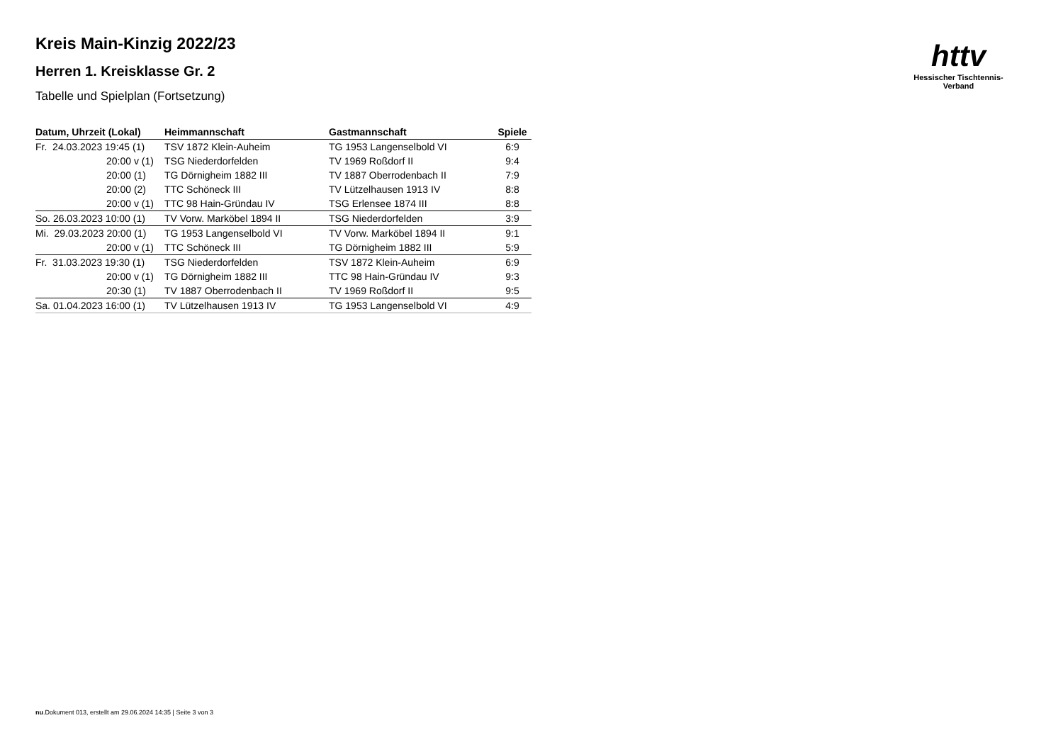httv
Hessischer Tischtennis-Verband
Kreis Main-Kinzig 2022/23
Herren 1. Kreisklasse Gr. 2
Tabelle und Spielplan (Fortsetzung)
| Datum, Uhrzeit (Lokal) | Heimmannschaft | Gastmannschaft | Spiele |
| --- | --- | --- | --- |
| Fr. 24.03.2023 19:45 (1) | TSV 1872 Klein-Auheim | TG 1953 Langenselbold VI | 6:9 |
| 20:00 v (1) | TSG Niederdorfelden | TV 1969 Roßdorf II | 9:4 |
| 20:00 (1) | TG Dörnigheim 1882 III | TV 1887 Oberrodenbach II | 7:9 |
| 20:00 (2) | TTC Schöneck III | TV Lützelhausen 1913 IV | 8:8 |
| 20:00 v (1) | TTC 98 Hain-Gründau IV | TSG Erlensee 1874 III | 8:8 |
| So. 26.03.2023 10:00 (1) | TV Vorw. Marköbel 1894 II | TSG Niederdorfelden | 3:9 |
| Mi. 29.03.2023 20:00 (1) | TG 1953 Langenselbold VI | TV Vorw. Marköbel 1894 II | 9:1 |
| 20:00 v (1) | TTC Schöneck III | TG Dörnigheim 1882 III | 5:9 |
| Fr. 31.03.2023 19:30 (1) | TSG Niederdorfelden | TSV 1872 Klein-Auheim | 6:9 |
| 20:00 v (1) | TG Dörnigheim 1882 III | TTC 98 Hain-Gründau IV | 9:3 |
| 20:30 (1) | TV 1887 Oberrodenbach II | TV 1969 Roßdorf II | 9:5 |
| Sa. 01.04.2023 16:00 (1) | TV Lützelhausen 1913 IV | TG 1953 Langenselbold VI | 4:9 |
nu.Dokument 013, erstellt am 29.06.2024 14:35 | Seite 3 von 3